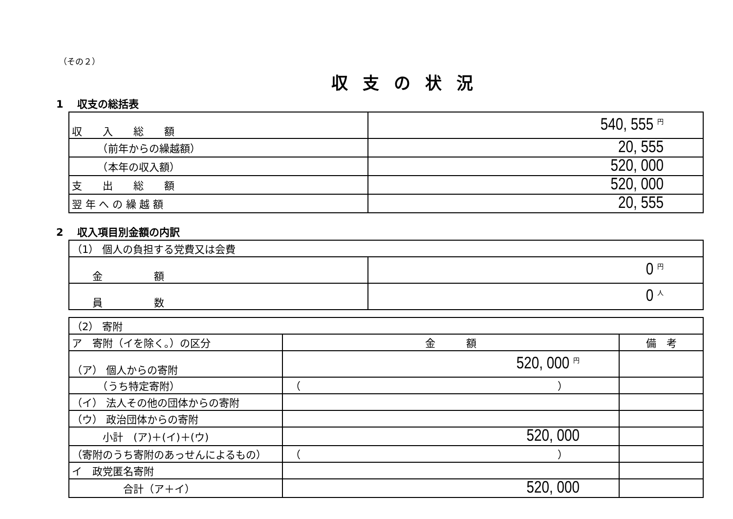（その２）
収支の状況
1　 収支の総括表
| 収 入 総 額 | 540, 555 円 |
| （前年からの繰越額） | 20, 555 |
| （本年の収入額） | 520, 000 |
| 支 出 総 額 | 520, 000 |
| 翌 年 へ の 繰 越 額 | 20, 555 |
2　 収入項目別金額の内訳
| （1） 個人の負担する党費又は会費 | |
| 金 額 | 0 円 |
| 員 数 | 0 人 |
| （2） 寄附 | | |
| ア 寄附（イを除く。）の区分 | 金 額 | 備 考 |
| （ア） 個人からの寄附 | 520, 000 円 | |
| （うち特定寄附） | （ ） | |
| （イ） 法人その他の団体からの寄附 | | |
| （ウ） 政治団体からの寄附 | | |
| 小計 (ア)＋(イ)＋(ウ) | 520, 000 | |
| （寄附のうち寄附のあっせんによるもの） | （ ） | |
| イ 政党匿名寄附 | | |
| 合計（ア＋イ） | 520, 000 | |